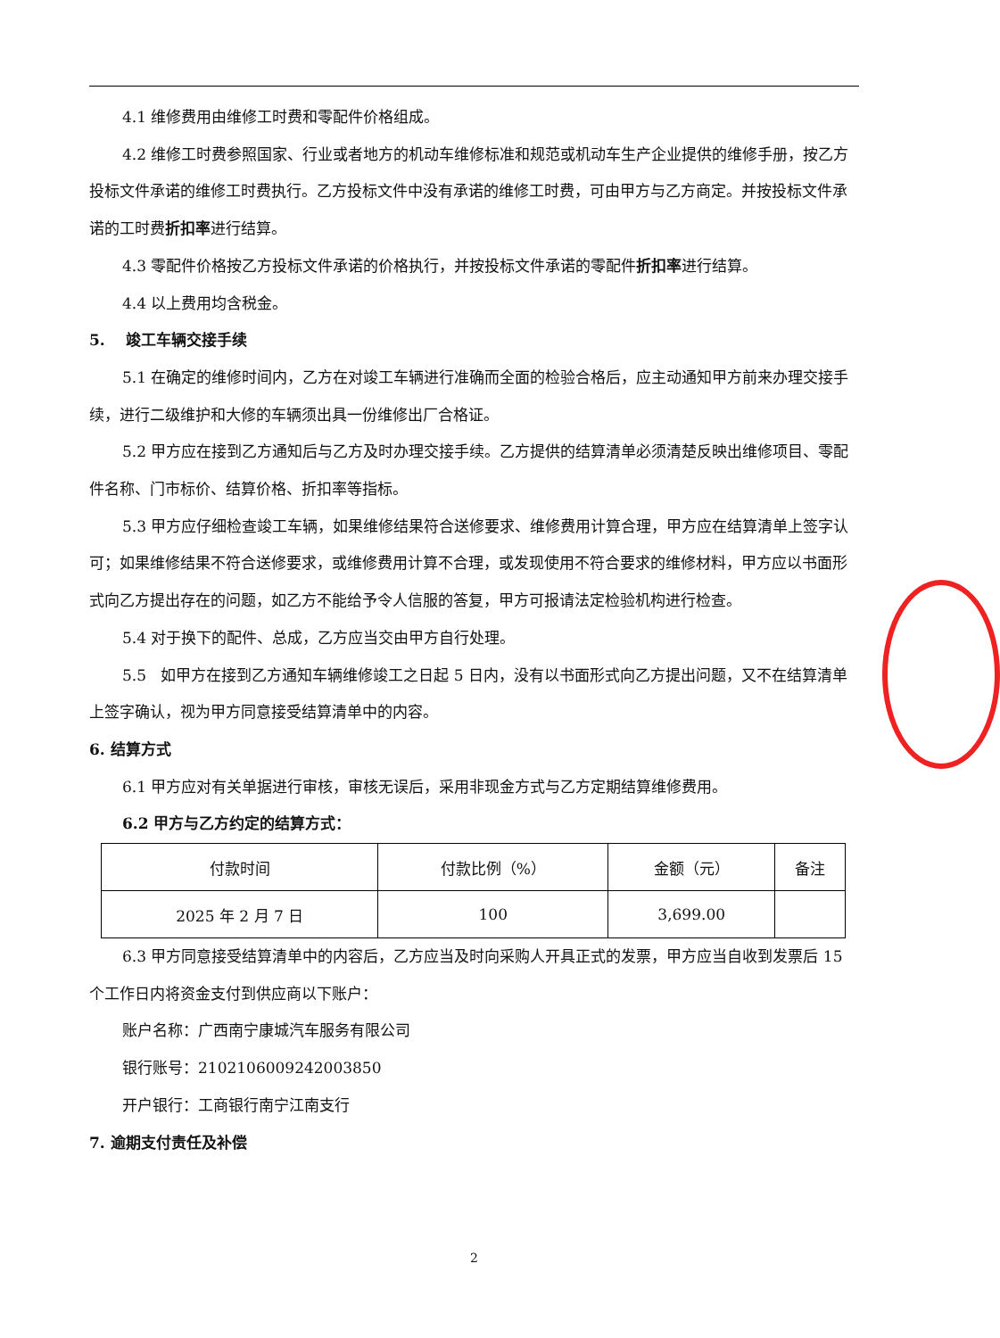4.1 维修费用由维修工时费和零配件价格组成。
4.2 维修工时费参照国家、行业或者地方的机动车维修标准和规范或机动车生产企业提供的维修手册，按乙方投标文件承诺的维修工时费执行。乙方投标文件中没有承诺的维修工时费，可由甲方与乙方商定。并按投标文件承诺的工时费折扣率进行结算。
4.3 零配件价格按乙方投标文件承诺的价格执行，并按投标文件承诺的零配件折扣率进行结算。
4.4 以上费用均含税金。
5. 竣工车辆交接手续
5.1 在确定的维修时间内，乙方在对竣工车辆进行准确而全面的检验合格后，应主动通知甲方前来办理交接手续，进行二级维护和大修的车辆须出具一份维修出厂合格证。
5.2 甲方应在接到乙方通知后与乙方及时办理交接手续。乙方提供的结算清单必须清楚反映出维修项目、零配件名称、门市标价、结算价格、折扣率等指标。
5.3 甲方应仔细检查竣工车辆，如果维修结果符合送修要求、维修费用计算合理，甲方应在结算清单上签字认可；如果维修结果不符合送修要求，或维修费用计算不合理，或发现使用不符合要求的维修材料，甲方应以书面形式向乙方提出存在的问题，如乙方不能给予令人信服的答复，甲方可报请法定检验机构进行检查。
5.4 对于换下的配件、总成，乙方应当交由甲方自行处理。
5.5 如甲方在接到乙方通知车辆维修竣工之日起 5 日内，没有以书面形式向乙方提出问题，又不在结算清单上签字确认，视为甲方同意接受结算清单中的内容。
6. 结算方式
6.1 甲方应对有关单据进行审核，审核无误后，采用非现金方式与乙方定期结算维修费用。
6.2 甲方与乙方约定的结算方式：
| 付款时间 | 付款比例（%） | 金额（元） | 备注 |
| 2025 年 2 月 7 日 | 100 | 3,699.00 | |
6.3 甲方同意接受结算清单中的内容后，乙方应当及时向采购人开具正式的发票，甲方应当自收到发票后 15 个工作日内将资金支付到供应商以下账户：
账户名称：广西南宁康城汽车服务有限公司
银行账号：2102106009242003850
开户银行：工商银行南宁江南支行
7. 逾期支付责任及补偿
2